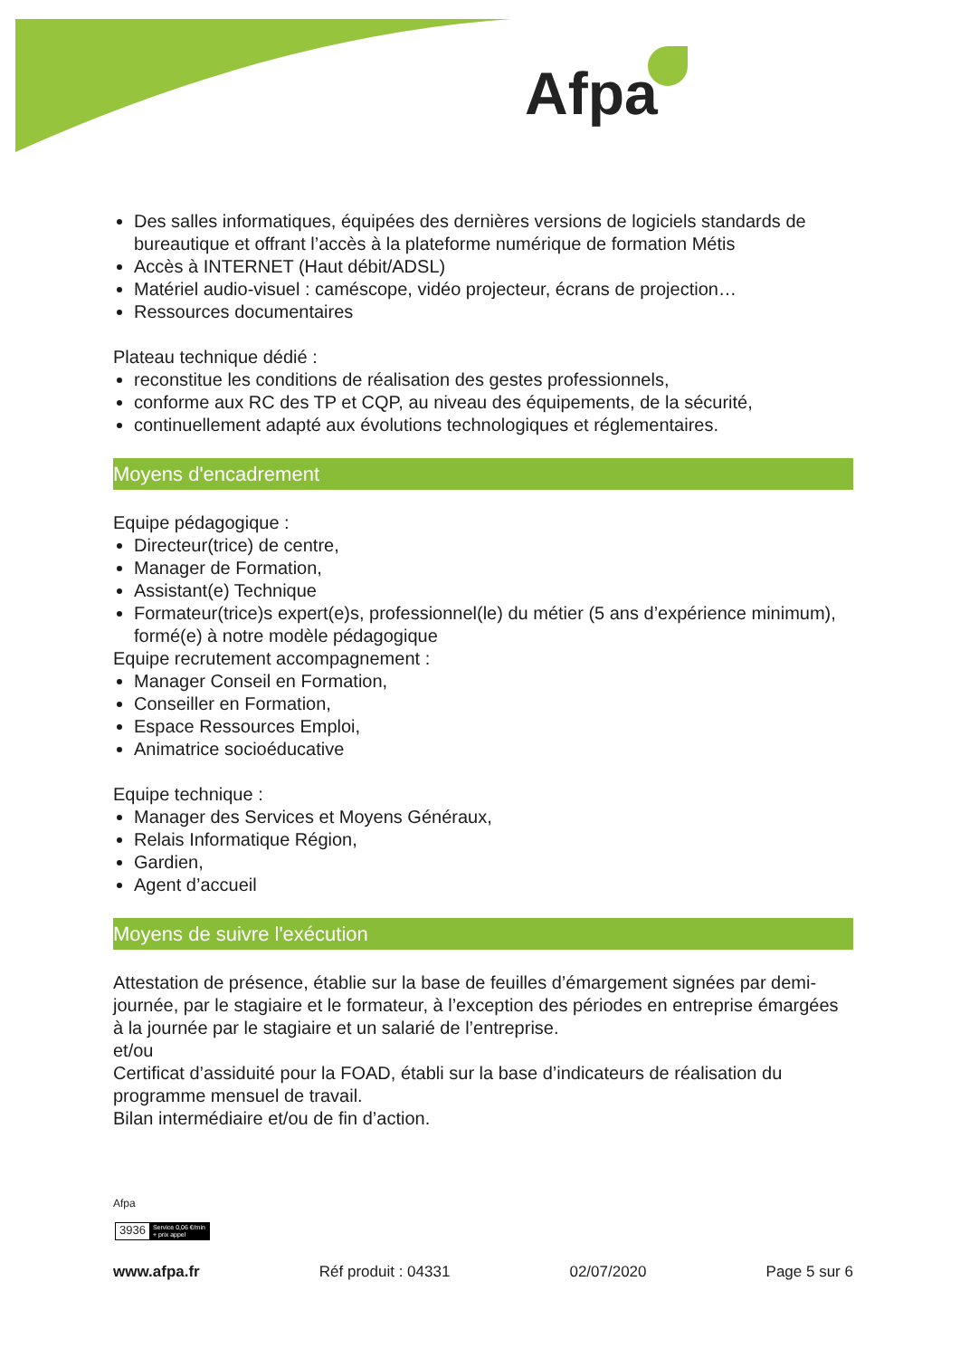Afpa
Des salles informatiques, équipées des dernières versions de logiciels standards de bureautique et offrant l’accès à la plateforme numérique de formation Métis
Accès à INTERNET (Haut débit/ADSL)
Matériel audio-visuel : caméscope, vidéo projecteur, écrans de projection…
Ressources documentaires
Plateau technique dédié :
reconstitue les conditions de réalisation des gestes professionnels,
conforme aux RC des TP et CQP, au niveau des équipements, de la sécurité,
continuellement adapté aux évolutions technologiques et réglementaires.
Moyens d'encadrement
Equipe pédagogique :
Directeur(trice) de centre,
Manager de Formation,
Assistant(e) Technique
Formateur(trice)s expert(e)s, professionnel(le) du métier (5 ans d’expérience minimum), formé(e) à notre modèle pédagogique
Equipe recrutement accompagnement :
Manager Conseil en Formation,
Conseiller en Formation,
Espace Ressources Emploi,
Animatrice socioéducative
Equipe technique :
Manager des Services et Moyens Généraux,
Relais Informatique Région,
Gardien,
Agent d’accueil
Moyens de suivre l'exécution
Attestation de présence, établie sur la base de feuilles d’émargement signées par demi-journée, par le stagiaire et le formateur, à l’exception des périodes en entreprise émargées à la journée par le stagiaire et un salarié de l’entreprise.
et/ou
Certificat d’assiduité pour la FOAD, établi sur la base d’indicateurs de réalisation du programme mensuel de travail.
Bilan intermédiaire et/ou de fin d’action.
Afpa
3936 Service 0,06 €/min
+ prix appel
www.afpa.fr Réf produit : 04331 02/07/2020 Page 5 sur 6